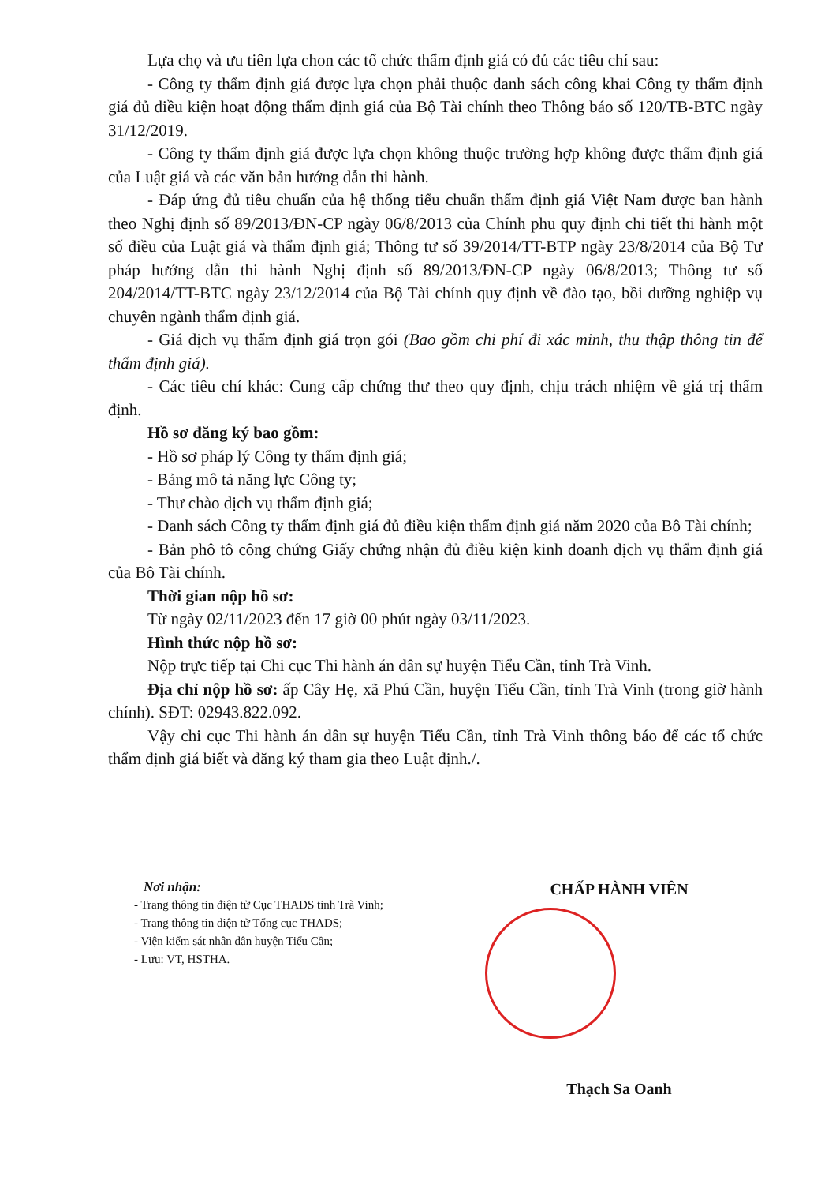Lựa chọ và ưu tiên lựa chon các tổ chức thẩm định giá có đủ các tiêu chí sau:
- Công ty thẩm định giá được lựa chọn phải thuộc danh sách công khai Công ty thẩm định giá đủ diều kiện hoạt động thẩm định giá của Bộ Tài chính theo Thông báo số 120/TB-BTC ngày 31/12/2019.
- Công ty thẩm định giá được lựa chọn không thuộc trường hợp không được thẩm định giá của Luật giá và các văn bản hướng dẫn thi hành.
- Đáp ứng đủ tiêu chuẩn của hệ thống tiểu chuẩn thẩm định giá Việt Nam được ban hành theo Nghị định số 89/2013/ĐN-CP ngày 06/8/2013 của Chính phu quy định chi tiết thi hành một số điều của Luật giá và thẩm định giá; Thông tư số 39/2014/TT-BTP ngày 23/8/2014 của Bộ Tư pháp hướng dẫn thi hành Nghị định số 89/2013/ĐN-CP ngày 06/8/2013; Thông tư số 204/2014/TT-BTC ngày 23/12/2014 của Bộ Tài chính quy định về đào tạo, bồi dưỡng nghiệp vụ chuyên ngành thẩm định giá.
- Giá dịch vụ thẩm định giá trọn gói (Bao gồm chi phí đi xác minh, thu thập thông tin để thẩm định giá).
- Các tiêu chí khác: Cung cấp chứng thư theo quy định, chịu trách nhiệm về giá trị thẩm định.
Hồ sơ đăng ký bao gồm:
- Hồ sơ pháp lý Công ty thẩm định giá;
- Bảng mô tả năng lực Công ty;
- Thư chào dịch vụ thẩm định giá;
- Danh sách Công ty thẩm định giá đủ điều kiện thẩm định giá năm 2020 của Bô Tài chính;
- Bản phô tô công chứng Giấy chứng nhận đủ điều kiện kinh doanh dịch vụ thẩm định giá của Bô Tài chính.
Thời gian nộp hồ sơ:
Từ ngày 02/11/2023 đến 17 giờ 00 phút ngày 03/11/2023.
Hình thức nộp hồ sơ:
Nộp trực tiếp tại Chi cục Thi hành án dân sự huyện Tiểu Cần, tỉnh Trà Vinh.
Địa chỉ nộp hồ sơ: ấp Cây Hẹ, xã Phú Cần, huyện Tiểu Cần, tỉnh Trà Vinh (trong giờ hành chính). SĐT: 02943.822.092.
Vậy chi cục Thi hành án dân sự huyện Tiểu Cần, tỉnh Trà Vinh thông báo để các tổ chức thẩm định giá biết và đăng ký tham gia theo Luật định./.
Nơi nhận:
- Trang thông tin điện tử Cục THADS tỉnh Trà Vinh;
- Trang thông tin điện tử Tổng cục THADS;
- Viện kiểm sát nhân dân huyện Tiểu Cần;
- Lưu: VT, HSTHA.
CHẤP HÀNH VIÊN
Thạch Sa Oanh